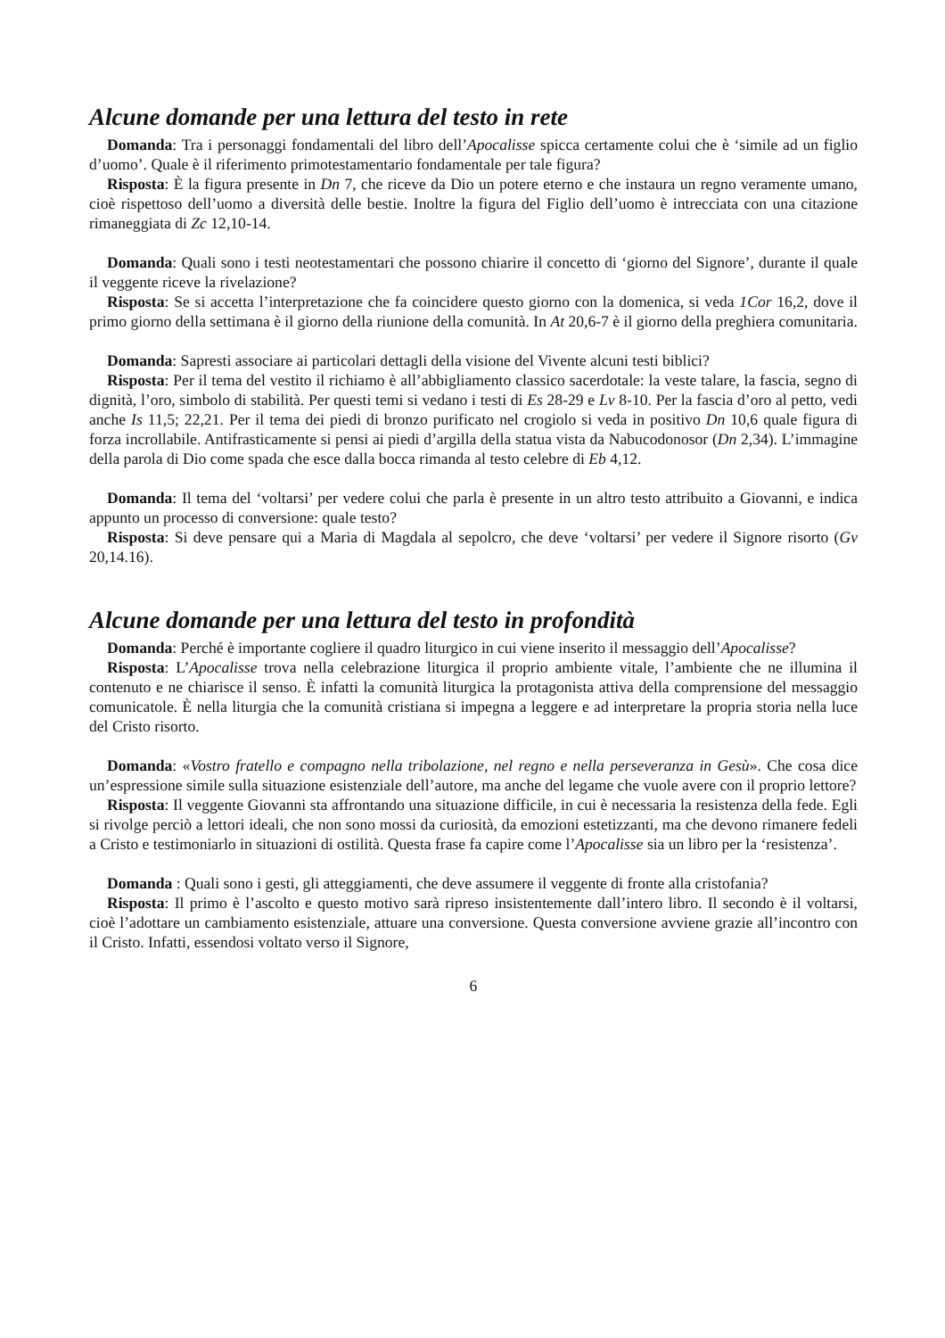Alcune domande per una lettura del testo in rete
Domanda: Tra i personaggi fondamentali del libro dell’Apocalisse spicca certamente colui che è ‘simile ad un figlio d’uomo’. Quale è il riferimento primotestamentario fondamentale per tale figura?
Risposta: È la figura presente in Dn 7, che riceve da Dio un potere eterno e che instaura un regno veramente umano, cioè rispettoso dell’uomo a diversità delle bestie. Inoltre la figura del Figlio dell’uomo è intrecciata con una citazione rimaneggiata di Zc 12,10-14.
Domanda: Quali sono i testi neotestamentari che possono chiarire il concetto di ‘giorno del Signore’, durante il quale il veggente riceve la rivelazione?
Risposta: Se si accetta l’interpretazione che fa coincidere questo giorno con la domenica, si veda 1Cor 16,2, dove il primo giorno della settimana è il giorno della riunione della comunità. In At 20,6-7 è il giorno della preghiera comunitaria.
Domanda: Sapresti associare ai particolari dettagli della visione del Vivente alcuni testi biblici?
Risposta: Per il tema del vestito il richiamo è all’abbigliamento classico sacerdotale: la veste talare, la fascia, segno di dignità, l’oro, simbolo di stabilità. Per questi temi si vedano i testi di Es 28-29 e Lv 8-10. Per la fascia d’oro al petto, vedi anche Is 11,5; 22,21. Per il tema dei piedi di bronzo purificato nel crogiolo si veda in positivo Dn 10,6 quale figura di forza incrollabile. Antifrasticamente si pensi ai piedi d’argilla della statua vista da Nabucodonosor (Dn 2,34). L’immagine della parola di Dio come spada che esce dalla bocca rimanda al testo celebre di Eb 4,12.
Domanda: Il tema del ‘voltarsi’ per vedere colui che parla è presente in un altro testo attribuito a Giovanni, e indica appunto un processo di conversione: quale testo?
Risposta: Si deve pensare qui a Maria di Magdala al sepolcro, che deve ‘voltarsi’ per vedere il Signore risorto (Gv 20,14.16).
Alcune domande per una lettura del testo in profondità
Domanda: Perché è importante cogliere il quadro liturgico in cui viene inserito il messaggio dell’Apocalisse?
Risposta: L’Apocalisse trova nella celebrazione liturgica il proprio ambiente vitale, l’ambiente che ne illumina il contenuto e ne chiarisce il senso. È infatti la comunità liturgica la protagonista attiva della comprensione del messaggio comunicatole. È nella liturgia che la comunità cristiana si impegna a leggere e ad interpretare la propria storia nella luce del Cristo risorto.
Domanda: «Vostro fratello e compagno nella tribolazione, nel regno e nella perseveranza in Gesù». Che cosa dice un’espressione simile sulla situazione esistenziale dell’autore, ma anche del legame che vuole avere con il proprio lettore?
Risposta: Il veggente Giovanni sta affrontando una situazione difficile, in cui è necessaria la resistenza della fede. Egli si rivolge perciò a lettori ideali, che non sono mossi da curiosità, da emozioni estetizzanti, ma che devono rimanere fedeli a Cristo e testimoniarlo in situazioni di ostilità. Questa frase fa capire come l’Apocalisse sia un libro per la ‘resistenza’.
Domanda : Quali sono i gesti, gli atteggiamenti, che deve assumere il veggente di fronte alla cristofania?
Risposta: Il primo è l’ascolto e questo motivo sarà ripreso insistentemente dall’intero libro. Il secondo è il voltarsi, cioè l’adottare un cambiamento esistenziale, attuare una conversione. Questa conversione avviene grazie all’incontro con il Cristo. Infatti, essendosi voltato verso il Signore,
6